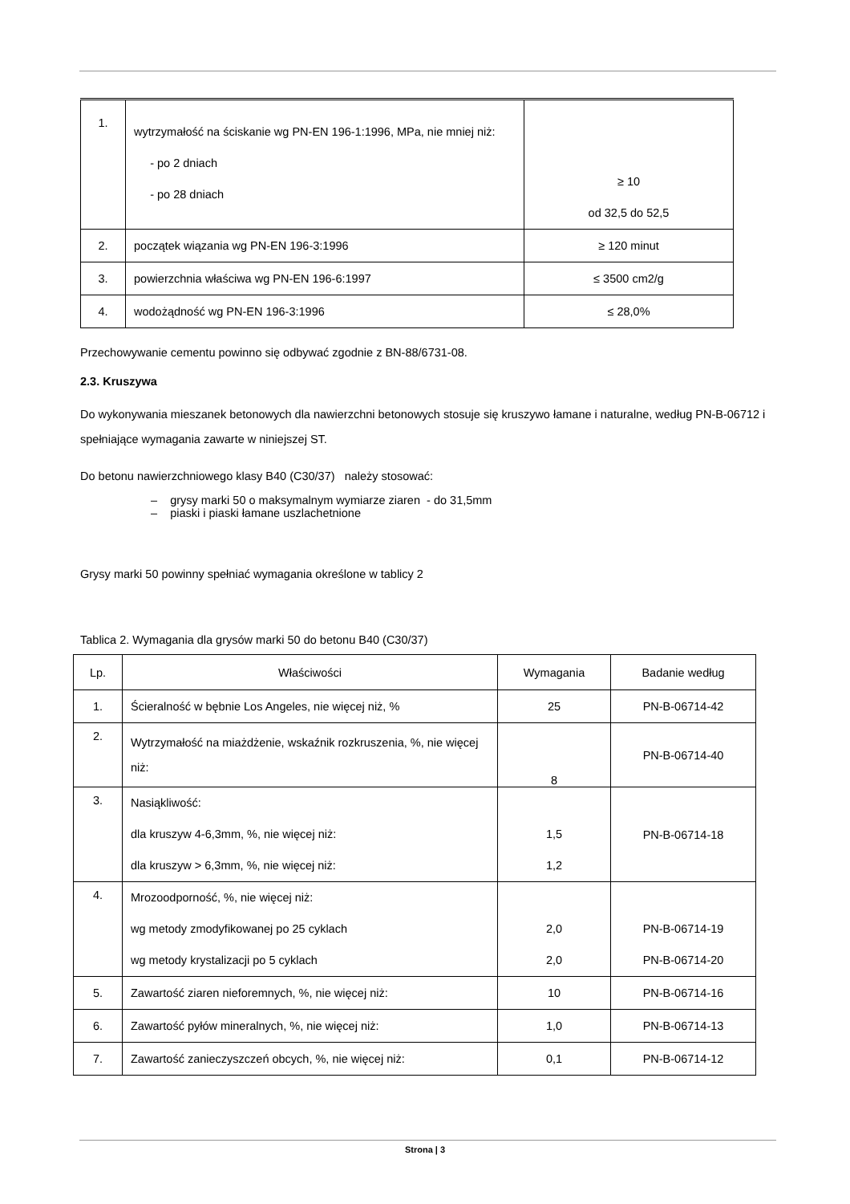| 1. | wytrzymałość na ściskanie wg PN-EN 196-1:1996, MPa, nie mniej niż: - po 2 dniach - po 28 dniach | ≥ 10 od 32,5 do 52,5 |
| 2. | początek wiązania wg PN-EN 196-3:1996 | ≥ 120 minut |
| 3. | powierzchnia właściwa wg PN-EN 196-6:1997 | ≤ 3500 cm2/g |
| 4. | wodożądność wg PN-EN 196-3:1996 | ≤ 28,0% |
Przechowywanie cementu powinno się odbywać zgodnie z BN-88/6731-08.
2.3. Kruszywa
Do wykonywania mieszanek betonowych dla nawierzchni betonowych stosuje się kruszywo łamane i naturalne, według PN-B-06712 i spełniające wymagania zawarte w niniejszej ST.
Do betonu nawierzchniowego klasy B40 (C30/37) należy stosować:
– grysy marki 50 o maksymalnym wymiarze ziaren - do 31,5mm
– piaski i piaski łamane uszlachetnione
Grysy marki 50 powinny spełniać wymagania określone w tablicy 2
Tablica 2. Wymagania dla grysów marki 50 do betonu B40 (C30/37)
| Lp. | Właściwości | Wymagania | Badanie według |
| --- | --- | --- | --- |
| 1. | Ścieralność w bębnie Los Angeles, nie więcej niż, % | 25 | PN-B-06714-42 |
| 2. | Wytrzymałość na miażdżenie, wskaźnik rozkruszenia, %, nie więcej niż: | 8 | PN-B-06714-40 |
| 3. | Nasiąkliwość: dla kruszyw 4-6,3mm, %, nie więcej niż: dla kruszyw > 6,3mm, %, nie więcej niż: | 1,5 1,2 | PN-B-06714-18 |
| 4. | Mrozoodporność, %, nie więcej niż: wg metody zmodyfikowanej po 25 cyklach wg metody krystalizacji po 5 cyklach | 2,0 2,0 | PN-B-06714-19 PN-B-06714-20 |
| 5. | Zawartość ziaren nieforemnych, %, nie więcej niż: | 10 | PN-B-06714-16 |
| 6. | Zawartość pyłów mineralnych, %, nie więcej niż: | 1,0 | PN-B-06714-13 |
| 7. | Zawartość zanieczyszczeń obcych, %, nie więcej niż: | 0,1 | PN-B-06714-12 |
Strona | 3